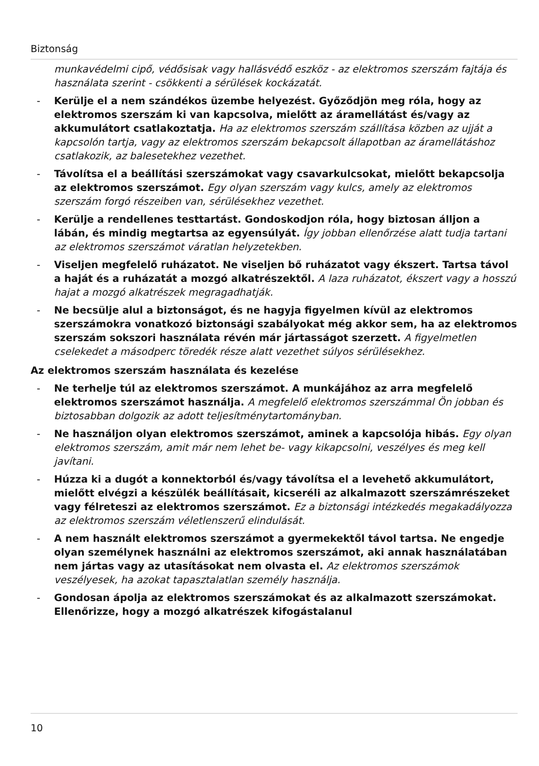Biztonság
munkavédelmi cipő, védősisak vagy hallásvédő eszköz - az elektromos szerszám fajtája és használata szerint - csökkenti a sérülések kockázatát.
- Kerülje el a nem szándékos üzembe helyezést. Győződjön meg róla, hogy az elektromos szerszám ki van kapcsolva, mielőtt az áramellátást és/vagy az akkumulátort csatlakoztatja. Ha az elektromos szerszám szállítása közben az ujját a kapcsolón tartja, vagy az elektromos szerszám bekapcsolt állapotban az áramellátáshoz csatlakozik, az balesetekhez vezethet.
- Távolítsa el a beállítási szerszámokat vagy csavarkulcsokat, mielőtt bekapcsolja az elektromos szerszámot. Egy olyan szerszám vagy kulcs, amely az elektromos szerszám forgó részeiben van, sérülésekhez vezethet.
- Kerülje a rendellenes testtartást. Gondoskodjon róla, hogy biztosan álljon a lábán, és mindig megtartsa az egyensúlyát. Így jobban ellenőrzése alatt tudja tartani az elektromos szerszámot váratlan helyzetekben.
- Viseljen megfelelő ruházatot. Ne viseljen bő ruházatot vagy ékszert. Tartsa távol a haját és a ruházatát a mozgó alkatrészektől. A laza ruházatot, ékszert vagy a hosszú hajat a mozgó alkatrészek megragadhatják.
- Ne becsülje alul a biztonságot, és ne hagyja figyelmen kívül az elektromos szerszámokra vonatkozó biztonsági szabályokat még akkor sem, ha az elektromos szerszám sokszori használata révén már jártasságot szerzett. A figyelmetlen cselekedet a másodperc töredék része alatt vezethet súlyos sérülésekhez.
Az elektromos szerszám használata és kezelése
- Ne terhelje túl az elektromos szerszámot. A munkájához az arra megfelelő elektromos szerszámot használja. A megfelelő elektromos szerszámmal Ön jobban és biztosabban dolgozik az adott teljesítménytartományban.
- Ne használjon olyan elektromos szerszámot, aminek a kapcsolója hibás. Egy olyan elektromos szerszám, amit már nem lehet be- vagy kikapcsolni, veszélyes és meg kell javítani.
- Húzza ki a dugót a konnektorból és/vagy távolítsa el a levehető akkumulátort, mielőtt elvégzi a készülék beállításait, kicseréli az alkalmazott szerszámrészeket vagy félreteszi az elektromos szerszámot. Ez a biztonsági intézkedés megakadályozza az elektromos szerszám véletlenszerű elindulását.
- A nem használt elektromos szerszámot a gyermekektől távol tartsa. Ne engedje olyan személynek használni az elektromos szerszámot, aki annak használatában nem jártas vagy az utasításokat nem olvasta el. Az elektromos szerszámok veszélyesek, ha azokat tapasztalatlan személy használja.
- Gondosan ápolja az elektromos szerszámokat és az alkalmazott szerszámokat. Ellenőrizze, hogy a mozgó alkatrészek kifogástalanul
10